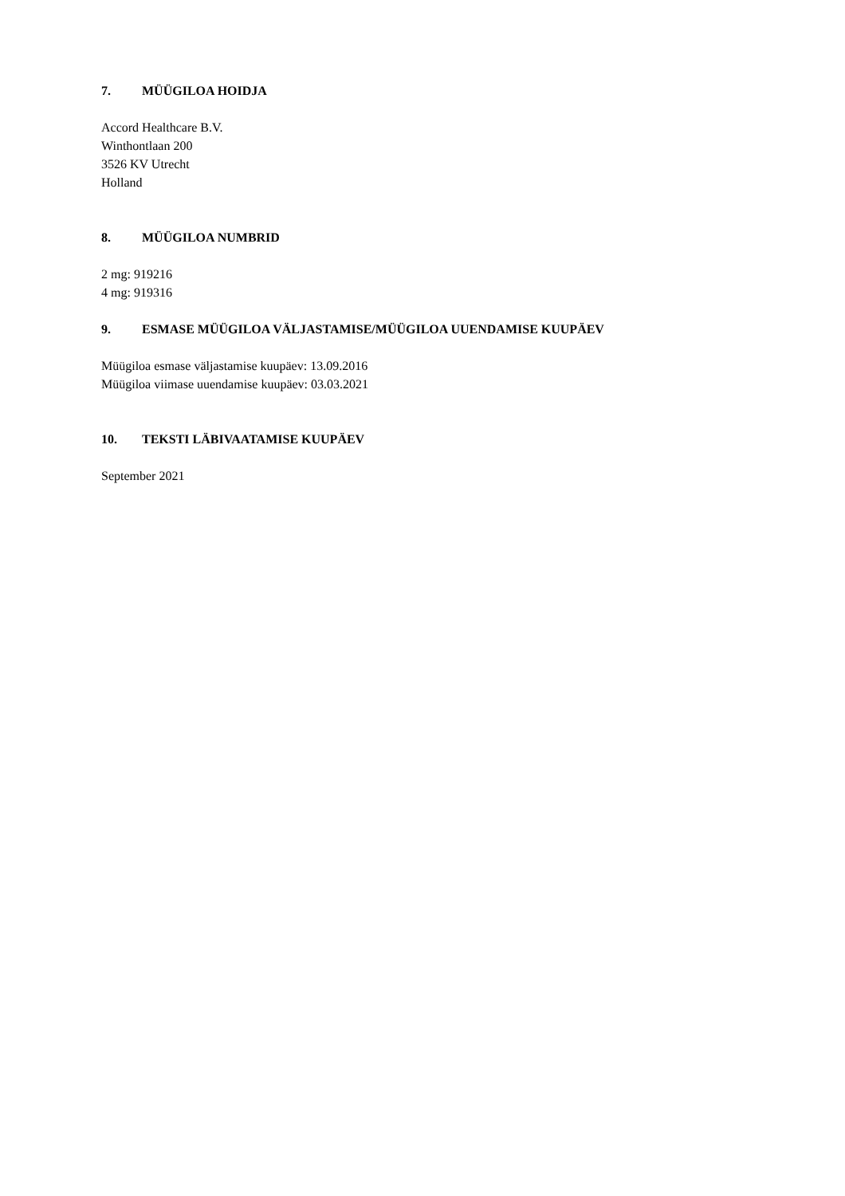7. MÜÜGILOA HOIDJA
Accord Healthcare B.V.
Winthontlaan 200
3526 KV Utrecht
Holland
8. MÜÜGILOA NUMBRID
2 mg: 919216
4 mg: 919316
9. ESMASE MÜÜGILOA VÄLJASTAMISE/MÜÜGILOA UUENDAMISE KUUPÄEV
Müügiloa esmase väljastamise kuupäev: 13.09.2016
Müügiloa viimase uuendamise kuupäev: 03.03.2021
10. TEKSTI LÄBIVAATAMISE KUUPÄEV
September 2021